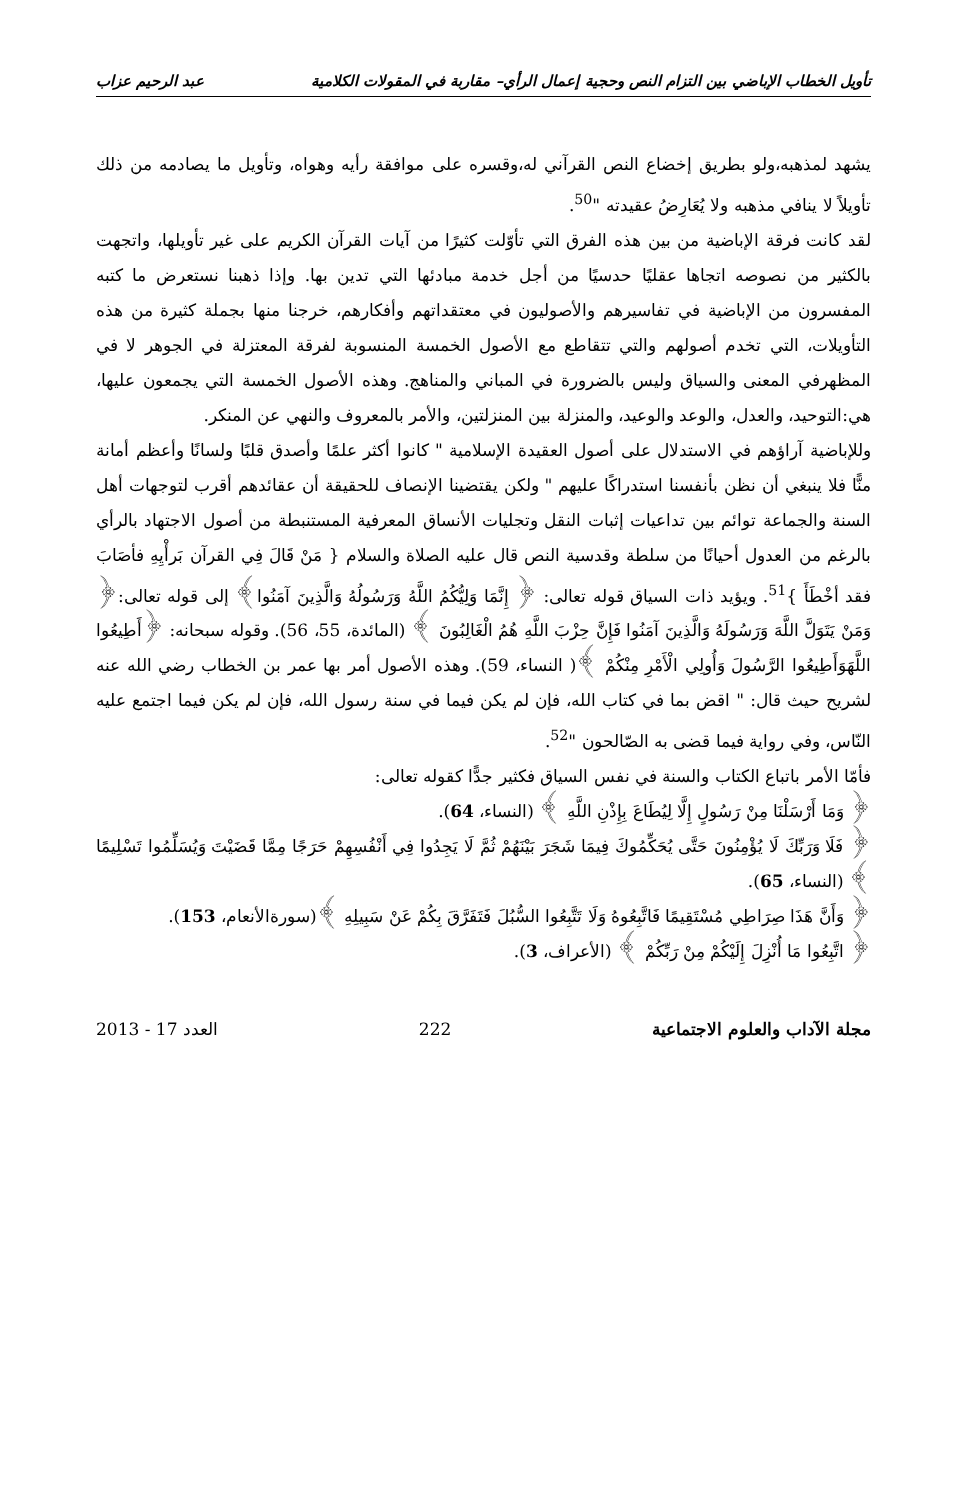تأويل الخطاب الإباضي بين التزام النص وحجية إعمال الرأي– مقاربة في المقولات الكلامية عبد الرحيم عزاب
يشهد لمذهبه،ولو بطريق إخضاع النص القرآني له،وقسره على موافقة رأيه وهواه، وتأويل ما يصادمه من ذلك تأويلاً لا ينافي مذهبه ولا يُعَارِضُ عقيدته "<sup>50</sup>.
لقد كانت فرقة الإباضية من بين هذه الفرق التي تأوّلت كثيرًا من آيات القرآن الكريم على غير تأويلها، واتجهت بالكثير من نصوصه اتجاها عقليًا حدسيًا من أجل خدمة مبادئها التي تدين بها. وإذا ذهبنا نستعرض ما كتبه المفسرون من الإباضية في تفاسيرهم والأصوليون في معتقداتهم وأفكارهم، خرجنا منها بجملة كثيرة من هذه التأويلات، التي تخدم أصولهم والتي تتقاطع مع الأصول الخمسة المنسوبة لفرقة المعتزلة في الجوهر لا في المظهرفي المعنى والسياق وليس بالضرورة في المباني والمناهج. وهذه الأصول الخمسة التي يجمعون عليها، هي:التوحيد، والعدل، والوعد والوعيد، والمنزلة بين المنزلتين، والأمر بالمعروف والنهي عن المنكر.
وللإباضية آراؤهم في الاستدلال على أصول العقيدة الإسلامية " كانوا أكثر علمًا وأصدق قلبًا ولسانًا وأعظم أمانة منًّا فلا ينبغي أن نظن بأنفسنا استدراكًا عليهم " ولكن يقتضينا الإنصاف للحقيقة أن عقائدهم أقرب لتوجهات أهل السنة والجماعة توائم بين تداعيات إثبات النقل وتجليات الأنساق المعرفية المستنبطة من أصول الاجتهاد بالرأي بالرغم من العدول أحيانًا من سلطة وقدسية النص قال عليه الصلاة والسلام { مَنْ قَالَ فِي القرآن بَرأْيِهِ فأصَابَ فقد أخْطَأَ }<sup>51</sup>. ويؤيد ذات السياق قوله تعالى: ﴿ إِنَّمَا وَلِيُّكُمُ اللَّهُ وَرَسُولُهُ وَالَّذِينَ آمَنُوا﴾ إلى قوله تعالى:﴿ وَمَنْ يَتَوَلَّ اللَّهَ وَرَسُولَهُ وَالَّذِينَ آمَنُوا فَإِنَّ حِزْبَ اللَّهِ هُمُ الْغَالِبُونَ ﴾ (المائدة، 55، 56). وقوله سبحانه: ﴿أَطِيعُوا اللَّهَوَأَطِيعُوا الرَّسُولَ وَأُولِي الْأَمْرِ مِنْكُمْ ﴾( النساء، 59). وهذه الأصول أمر بها عمر بن الخطاب رضي الله عنه لشريح حيث قال: " اقض بما في كتاب الله، فإن لم يكن فيما في سنة رسول الله، فإن لم يكن فيما اجتمع عليه النّاس، وفي رواية فيما قضى به الصّالحون "<sup>52</sup>.
فأمّا الأمر باتباع الكتاب والسنة في نفس السياق فكثير جدًّا كقوله تعالى:
﴿ وَمَا أَرْسَلْنَا مِنْ رَسُولٍ إِلَّا لِيُطَاعَ بِإِذْنِ اللَّهِ ﴾ (النساء، 64).
﴿ فَلَا وَرَبِّكَ لَا يُؤْمِنُونَ حَتَّى يُحَكِّمُوكَ فِيمَا شَجَرَ بَيْنَهُمْ ثُمَّ لَا يَجِدُوا فِي أَنْفُسِهِمْ حَرَجًا مِمَّا قَضَيْتَ وَيُسَلِّمُوا تَسْلِيمًا ﴾ (النساء، 65).
﴿ وَأَنَّ هَذَا صِرَاطِي مُسْتَقِيمًا فَاتَّبِعُوهُ وَلَا تَتَّبِعُوا السُّبُلَ فَتَفَرَّقَ بِكُمْ عَنْ سَبِيلِهِ ﴾(سورةالأنعام، 153).
﴿ اتَّبِعُوا مَا أُنْزِلَ إِلَيْكُمْ مِنْ رَبِّكُمْ ﴾ (الأعراف، 3).
مجلة الآداب والعلوم الاجتماعية 222 العدد 17 - 2013